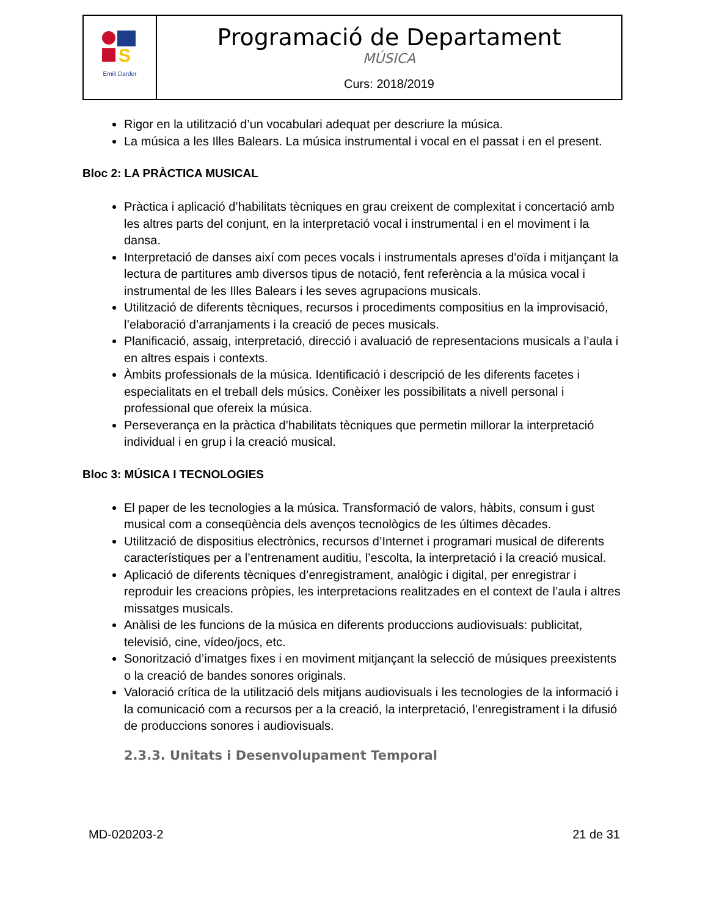| S Emili Darder | Programació de Departament MÚSICA Curs: 2018/2019 |
Rigor en la utilització d’un vocabulari adequat per descriure la música.
La música a les Illes Balears. La música instrumental i vocal en el passat i en el present.
Bloc 2: LA PRÀCTICA MUSICAL
Pràctica i aplicació d’habilitats tècniques en grau creixent de complexitat i concertació amb les altres parts del conjunt, en la interpretació vocal i instrumental i en el moviment i la dansa.
Interpretació de danses així com peces vocals i instrumentals apreses d’oïda i mitjançant la lectura de partitures amb diversos tipus de notació, fent referència a la música vocal i instrumental de les Illes Balears i les seves agrupacions musicals.
Utilització de diferents tècniques, recursos i procediments compositius en la improvisació, l’elaboració d’arranjaments i la creació de peces musicals.
Planificació, assaig, interpretació, direcció i avaluació de representacions musicals a l’aula i en altres espais i contexts.
Àmbits professionals de la música. Identificació i descripció de les diferents facetes i especialitats en el treball dels músics. Conèixer les possibilitats a nivell personal i professional que ofereix la música.
Perseverança en la pràctica d’habilitats tècniques que permetin millorar la interpretació individual i en grup i la creació musical.
Bloc 3: MÚSICA I TECNOLOGIES
El paper de les tecnologies a la música. Transformació de valors, hàbits, consum i gust musical com a conseqüència dels avenços tecnològics de les últimes dècades.
Utilització de dispositius electrònics, recursos d’Internet i programari musical de diferents característiques per a l’entrenament auditiu, l’escolta, la interpretació i la creació musical.
Aplicació de diferents tècniques d’enregistrament, analògic i digital, per enregistrar i reproduir les creacions pròpies, les interpretacions realitzades en el context de l’aula i altres missatges musicals.
Anàlisi de les funcions de la música en diferents produccions audiovisuals: publicitat, televisió, cine, vídeo/jocs, etc.
Sonorització d’imatges fixes i en moviment mitjançant la selecció de músiques preexistents o la creació de bandes sonores originals.
Valoració crítica de la utilització dels mitjans audiovisuals i les tecnologies de la informació i la comunicació com a recursos per a la creació, la interpretació, l’enregistrament i la difusió de produccions sonores i audiovisuals.
2.3.3. Unitats i Desenvolupament Temporal
MD-020203-2 21 de 31